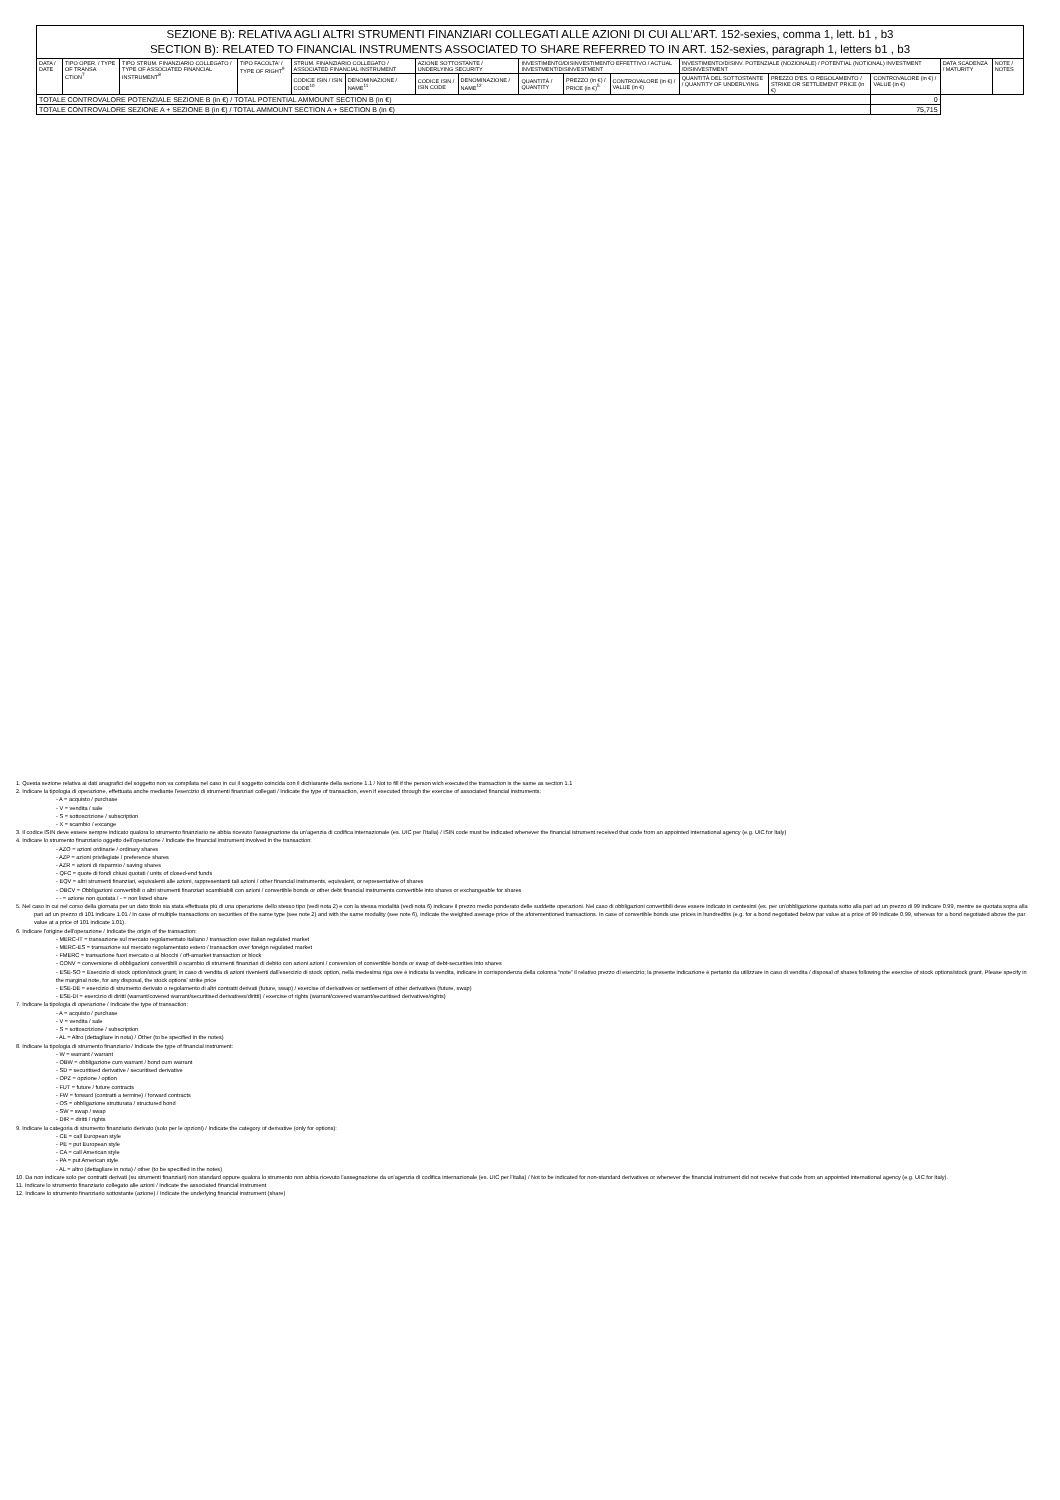| SEZIONE B): RELATIVA AGLI ALTRI STRUMENTI FINANZIARI COLLEGATI ALLE AZIONI DI CUI ALL’ART. 152-sexies, comma 1, lett. b1 , b3 SECTION B): RELATED TO FINANCIAL INSTRUMENTS ASSOCIATED TO SHARE REFERRED TO IN ART. 152-sexies, paragraph 1, letters b1 , b3 | | | | | | | | | | | | | | | |
| DATA / DATE | TIPO OPER. / TYPE OF TRANSA CTION<sup>7</sup> | TIPO STRUM. FINANZIARIO COLLEGATO / TYPE OF ASSOCIATED FINANCIAL INSTRUMENT<sup>8</sup> | TIPO FACOLTA' / TYPE OF RIGHT<sup>9</sup> | STRUM. FINANZIARIO COLLEGATO / ASSOCIATED FINANCIAL INSTRUMENT | | AZIONE SOTTOSTANTE / UNDERLYING SECURITY | | INVESTIMENTO/DISINVESTIMENTO EFFETTIVO / ACTUAL INVESTMENT/DISINVESTMENT | | | INVESTIMENTO/DISINV. POTENZIALE (NOZIONALE) / POTENTIAL (NOTIONAL) INVESTMENT /DISINVESTMENT | | | DATA SCADENZA / MATURITY | NOTE / NOTES |
| | | | | CODICE ISIN / ISIN CODE<sup>10</sup> | DENOMINAZIONE / NAME<sup>11</sup> | CODICE ISIN / ISIN CODE | DENOMINAZIONE / NAME<sup>12</sup> | QUANTITÀ / QUANTITY | PREZZO (in €) / PRICE (in €)<sup>5</sup> | CONTROVALORE (in €) / VALUE (in €) | QUANTITÀ DEL SOTTOSTANTE / QUANTITY OF UNDERLYING | PREZZO D'ES. O REGOLAMENTO / STRIKE OR SETTLEMENT PRICE (in €) | CONTROVALORE (in €) / VALUE (in €) | | |
| TOTALE CONTROVALORE POTENZIALE SEZIONE B (in €) / TOTAL POTENTIAL AMMOUNT SECTION B (in €) | | | | | | | | | | | | | 0 | | |
| TOTALE CONTROVALORE SEZIONE A + SEZIONE B (in €) / TOTAL AMMOUNT SECTION A + SECTION B (in €) | | | | | | | | | | | | | 75,715 | | |
1. Questa sezione relativa ai dati anagrafici del soggetto non va compilata nel caso in cui il soggetto coincida con il dichiarante della sezione 1.1 / Not to fill if the person wich executed the transaction is the same as section 1.1
2. Indicare la tipologia di operazione, effettuata anche mediante l'esercizio di strumenti finanziari collegati / Indicate the type of transaction, even if executed through the exercise of associated financial instruments:
- A = acquisto / purchase
- V = vendita / sale
- S = sottoscrizione / subscription
- X = scambio / excange
3. Il codice ISIN deve essere sempre indicato qualora lo strumento finanziario ne abbia ricevuto l'assegnazione da un'agenzia di codifica internazionale (es. UIC per l'Italia) / ISIN code must be indicated whenever the financial istrument received that code from an appointed international agency (e.g. UIC for Italy)
4. Indicare lo strumento finanziario oggetto dell'operazione / Indicate the financial instrument involved in the transaction:
- AZO = azioni ordinarie / ordinary shares
- AZP = azioni privilegiate / preference shares
- AZR = azioni di risparmio / saving shares
- QFC = quote di fondi chiusi quotati / units of closed-end funds
- EQV = altri strumenti finanziari, equivalenti alle azioni, rappresentanti tali azioni / other financial instruments, equivalent, or representative of shares
- OBCV = Obbligazioni convertibili o altri strumenti finanziari scambiabili con azioni / convertible bonds or other debt financial instruments convertible into shares or exchangeable for shares
- - = azione non quotata / - = non listed share
5. Nel caso in cui nel corso della giornata per un dato titolo sia stata effettuata più di una operazione dello stesso tipo (vedi nota 2) e con la stessa modalità (vedi nota 6) indicare il prezzo medio ponderato delle suddette operazioni. Nel caso di obbligazioni convertibili deve essere indicato in centesimi (es. per un'obbligazione quotata sotto alla pari ad un prezzo di 99 indicare 0.99, mentre se quotata sopra alla pari ad un prezzo di 101 indicare 1.01 / In case of multiple transactions on securities of the same type (see note 2) and with the same modality (see note 6), indicate the weighted average price of the aforementioned transactions. In case of convertible bonds use prices in hundredths (e.g. for a bond negotiated below par value at a price of 99 indicate 0.99, whereas for a bond negotiated above the par value at a price of 101 indicate 1.01).
6. Indicare l'origine dell'operazione / Indicate the origin of the transaction:
- MERC-IT = transazione sul mercato regolamentato italiano / transaction over italian regulated market
- MERC-ES = transazione sul mercato regolamentato estero / transaction over foreign regulated market
- FMERC = transazione fuori mercato o ai blocchi / off-amarket transaction or block
- CONV = conversione di obbligazioni convertibili o scambio di strumenti finanziari di debito con azioni azioni / conversion of convertible bonds or swap of debt-securities into shares
- ESE-SO = Esercizio di stock option/stock grant; in caso di vendita di azioni rivenienti dall'esercizio di stock option, nella medesima riga ove è indicata la vendita, indicare in corrispondenza della colonna “note” il relativo prezzo di esercizio; la presente indicazione è pertanto da utilizzare in caso di vendita / disposal of shares following the exercise of stock options/stock grant. Please specify in the marginal note, for any disposal, the stock options' strike price
- ESE-DE = esercizio di strumento derivato o regolamento di altri contratti derivati (future, swap) / exercise of derivatives or settlement of other derivatives (future, swap)
- ESE-DI = esercizio di diritti (warrant/covered warrant/securitised derivatives/diritti) / exercise of rights (warrant/covered warrant/securitised derivatives/rights)
7. Indicare la tipologia di operazione / Indicate the type of transaction:
- A = acquisto / purchase
- V = vendita / sale
- S = sottoscrizione / subscription
- AL = Altro (dettagliare in nota) / Other (to be specified in the notes)
8. Indicare la tipologia di strumento finanziario / Indicate the type of financial instrument:
- W = warrant / warrant
- OBW = obbligazione cum warrant / bond cum warrant
- SD = securitised derivative / securitised derivative
- OPZ = opzione / option
- FUT = future / future contracts
- FW = forward (contratti a termine) / forward contracts
- OS = obbligazione strutturata / structured bond
- SW = swap / swap
- DIR = diritti / rights
9. Indicare la categoria di strumento finanziario derivato (solo per le opzioni) / Indicate the category of derivative (only for options):
- CE = call European style
- PE = put European style
- CA = call American style
- PA = put American style
- AL = altro (dettagliare in nota) / other (to be specified in the notes)
10. Da non indicare solo per contratti derivati (su strumenti finanziari) non standard oppure qualora lo strumento non abbia ricevuto l'assegnazione da un'agenzia di codifica internazionale (es. UIC per l'Italia) / Not to be indicated for non-standard derivatives or whenever the financial instrument did not receive that code from an appointed international agency (e.g. UIC for Italy).
11. Indicare lo strumento finanziario collegato alle azioni / Indicate the associated financial instrument
12. Indicare lo strumento finanziario sottostante (azione) / Indicate the underlying financial instrument (share)